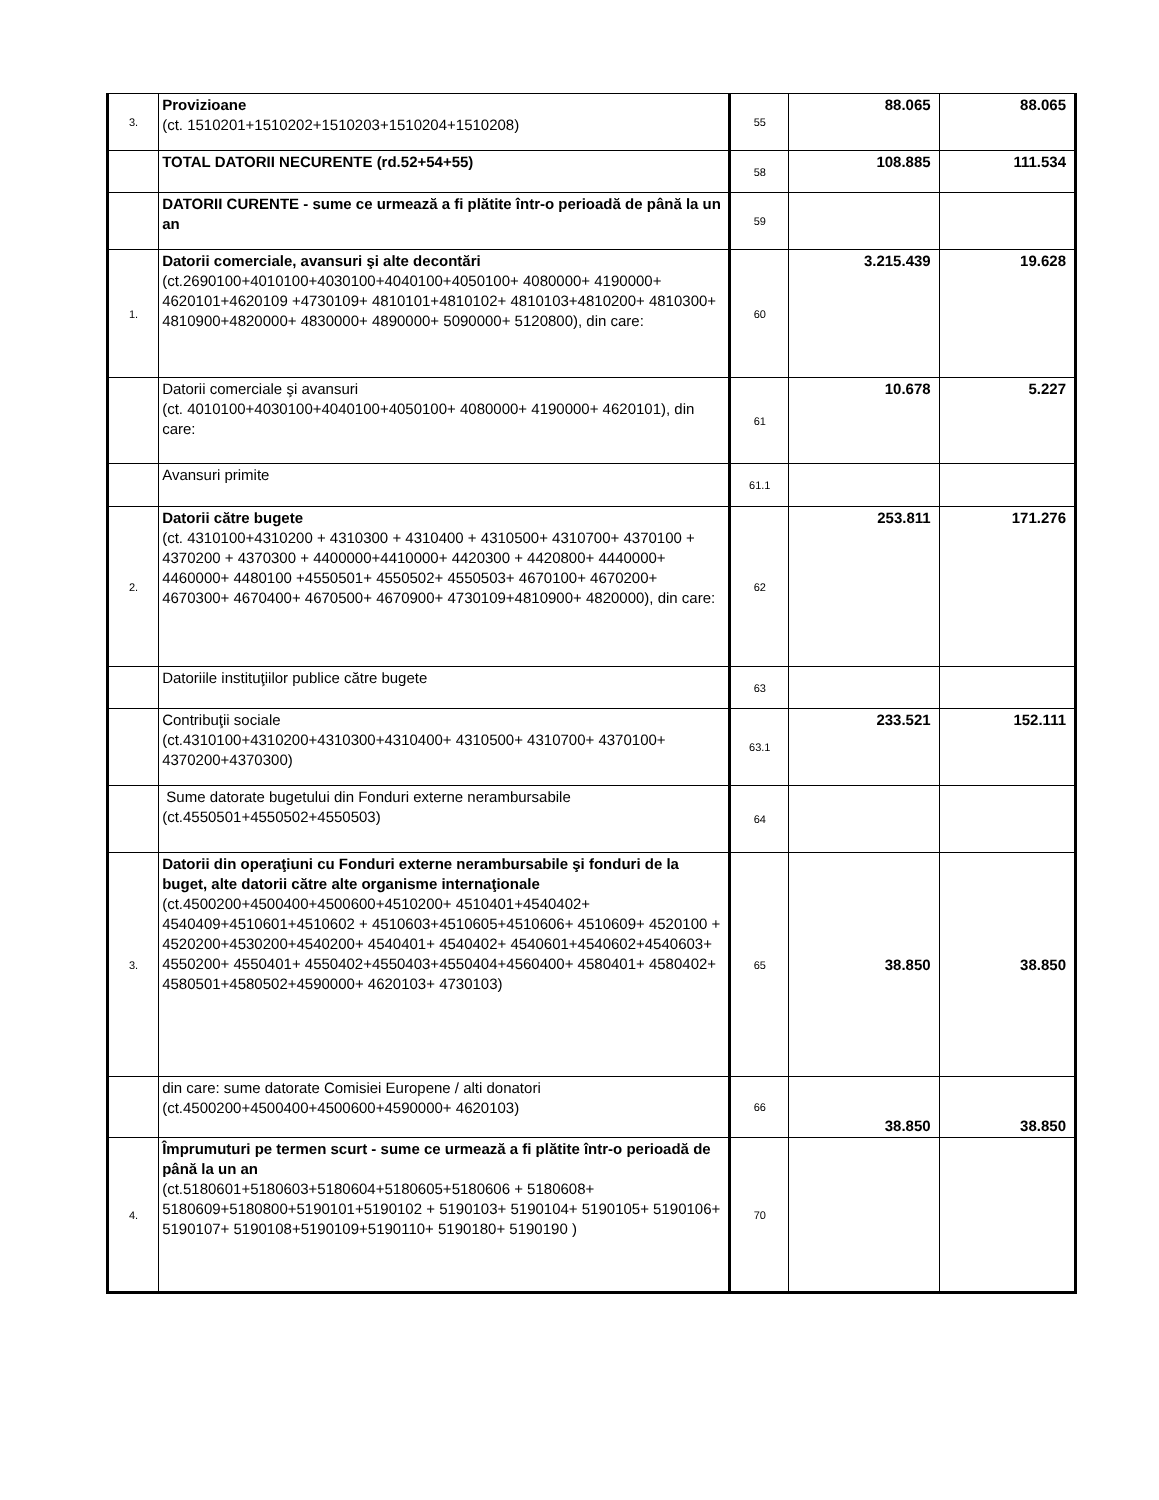| 3. | Provizioane (ct. 1510201+1510202+1510203+1510204+1510208) | 55 | 88.065 | 88.065 |
| | TOTAL DATORII NECURENTE (rd.52+54+55) | 58 | 108.885 | 111.534 |
| | DATORII CURENTE - sume ce urmează a fi plătite într-o perioadă de până la un an | 59 | | |
| 1. | Datorii comerciale, avansuri şi alte decontări (ct.2690100+4010100+4030100+4040100+4050100+ 4080000+ 4190000+ 4620101+4620109 +4730109+ 4810101+4810102+ 4810103+4810200+ 4810300+ 4810900+4820000+ 4830000+ 4890000+ 5090000+ 5120800), din care: | 60 | 3.215.439 | 19.628 |
| | Datorii comerciale şi avansuri (ct. 4010100+4030100+4040100+4050100+ 4080000+ 4190000+ 4620101), din care: | 61 | 10.678 | 5.227 |
| | Avansuri primite | 61.1 | | |
| 2. | Datorii către bugete (ct. 4310100+4310200 + 4310300 + 4310400 + 4310500+ 4310700+ 4370100 + 4370200 + 4370300 + 4400000+4410000+ 4420300 + 4420800+ 4440000+ 4460000+ 4480100 +4550501+ 4550502+ 4550503+ 4670100+ 4670200+ 4670300+ 4670400+ 4670500+ 4670900+ 4730109+4810900+ 4820000), din care: | 62 | 253.811 | 171.276 |
| | Datoriile instituţiilor publice către bugete | 63 | | |
| | Contribuţii sociale (ct.4310100+4310200+4310300+4310400+ 4310500+ 4310700+ 4370100+ 4370200+4370300) | 63.1 | 233.521 | 152.111 |
| | Sume datorate bugetului din Fonduri externe nerambursabile (ct.4550501+4550502+4550503) | 64 | | |
| 3. | Datorii din operaţiuni cu Fonduri externe nerambursabile şi fonduri de la buget, alte datorii către alte organisme internaţionale (ct.4500200+4500400+4500600+4510200+ 4510401+4540402+ 4540409+4510601+4510602 + 4510603+4510605+4510606+ 4510609+ 4520100 + 4520200+4530200+4540200+ 4540401+ 4540402+ 4540601+4540602+4540603+ 4550200+ 4550401+ 4550402+4550403+4550404+4560400+ 4580401+ 4580402+ 4580501+4580502+4590000+ 4620103+ 4730103) | 65 | 38.850 | 38.850 |
| | din care: sume datorate Comisiei Europene / alti donatori (ct.4500200+4500400+4500600+4590000+ 4620103) | 66 | 38.850 | 38.850 |
| 4. | Împrumuturi pe termen scurt - sume ce urmează a fi plătite într-o perioadă de până la un an (ct.5180601+5180603+5180604+5180605+5180606 + 5180608+ 5180609+5180800+5190101+5190102 + 5190103+ 5190104+ 5190105+ 5190106+ 5190107+ 5190108+5190109+5190110+ 5190180+ 5190190 ) | 70 | | |